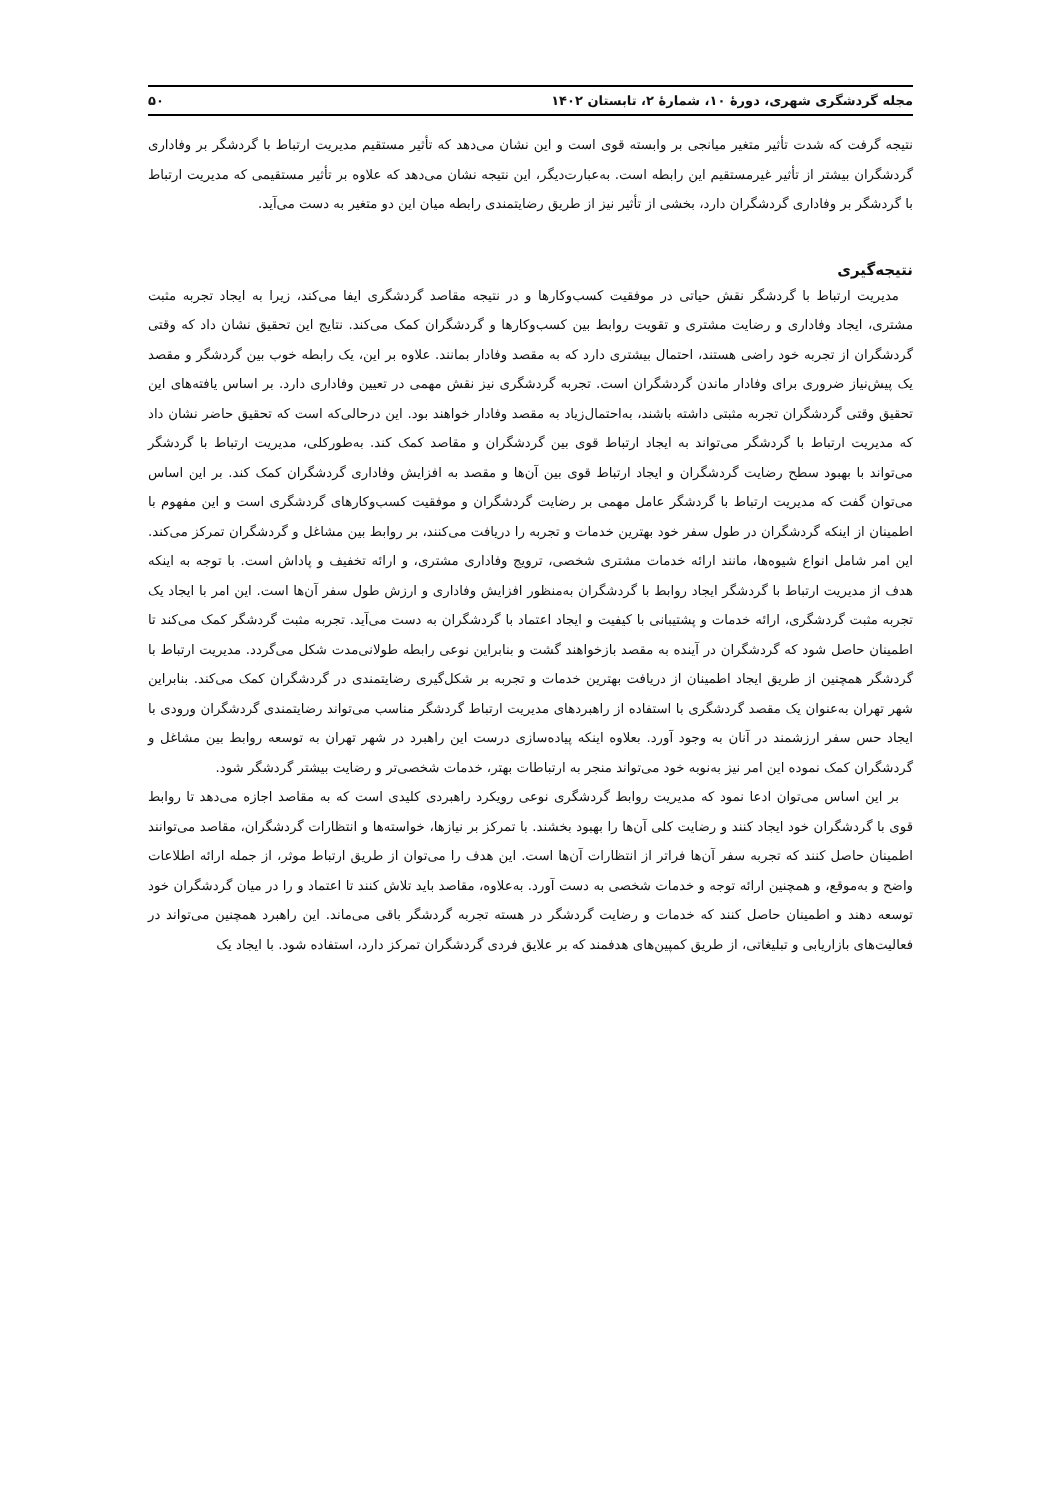مجله گردشگری شهری، دورۀ ۱۰، شمارۀ ۲، تابستان ۱۴۰۲ ۵۰
نتیجه گرفت که شدت تأثیر متغیر میانجی بر وابسته قوی است و این نشان می‌دهد که تأثیر مستقیم مدیریت ارتباط با گردشگر بر وفاداری گردشگران بیشتر از تأثیر غیرمستقیم این رابطه است. به‌عبارت‌دیگر، این نتیجه نشان می‌دهد که علاوه بر تأثیر مستقیمی که مدیریت ارتباط با گردشگر بر وفاداری گردشگران دارد، بخشی از تأثیر نیز از طریق رضایتمندی رابطه میان این دو متغیر به دست می‌آید.
نتیجه‌گیری
مدیریت ارتباط با گردشگر نقش حیاتی در موفقیت کسب‌وکارها و در نتیجه مقاصد گردشگری ایفا می‌کند، زیرا به ایجاد تجربه مثبت مشتری، ایجاد وفاداری و رضایت مشتری و تقویت روابط بین کسب‌وکارها و گردشگران کمک می‌کند. نتایج این تحقیق نشان داد که وقتی گردشگران از تجربه خود راضی هستند، احتمال بیشتری دارد که به مقصد وفادار بمانند. علاوه بر این، یک رابطه خوب بین گردشگر و مقصد یک پیش‌نیاز ضروری برای وفادار ماندن گردشگران است. تجربه گردشگری نیز نقش مهمی در تعیین وفاداری دارد. بر اساس یافته‌های این تحقیق وقتی گردشگران تجربه مثبتی داشته باشند، به‌احتمال‌زیاد به مقصد وفادار خواهند بود. این درحالی‌که است که تحقیق حاضر نشان داد که مدیریت ارتباط با گردشگر می‌تواند به ایجاد ارتباط قوی بین گردشگران و مقاصد کمک کند. به‌طورکلی، مدیریت ارتباط با گردشگر می‌تواند با بهبود سطح رضایت گردشگران و ایجاد ارتباط قوی بین آن‌ها و مقصد به افزایش وفاداری گردشگران کمک کند. بر این اساس می‌توان گفت که مدیریت ارتباط با گردشگر عامل مهمی بر رضایت گردشگران و موفقیت کسب‌وکارهای گردشگری است و این مفهوم با اطمینان از اینکه گردشگران در طول سفر خود بهترین خدمات و تجربه را دریافت می‌کنند، بر روابط بین مشاغل و گردشگران تمرکز می‌کند. این امر شامل انواع شیوه‌ها، مانند ارائه خدمات مشتری شخصی، ترویج وفاداری مشتری، و ارائه تخفیف و پاداش است. با توجه به اینکه هدف از مدیریت ارتباط با گردشگر ایجاد روابط با گردشگران به‌منظور افزایش وفاداری و ارزش طول سفر آن‌ها است. این امر با ایجاد یک تجربه مثبت گردشگری، ارائه خدمات و پشتیبانی با کیفیت و ایجاد اعتماد با گردشگران به دست می‌آید. تجربه مثبت گردشگر کمک می‌کند تا اطمینان حاصل شود که گردشگران در آینده به مقصد بازخواهند گشت و بنابراین نوعی رابطه طولانی‌مدت شکل می‌گردد. مدیریت ارتباط با گردشگر همچنین از طریق ایجاد اطمینان از دریافت بهترین خدمات و تجربه بر شکل‌گیری رضایتمندی در گردشگران کمک می‌کند. بنابراین شهر تهران به‌عنوان یک مقصد گردشگری با استفاده از راهبردهای مدیریت ارتباط گردشگر مناسب می‌تواند رضایتمندی گردشگران ورودی با ایجاد حس سفر ارزشمند در آنان به وجود آورد. بعلاوه اینکه پیاده‌سازی درست این راهبرد در شهر تهران به توسعه روابط بین مشاغل و گردشگران کمک نموده این امر نیز به‌نوبه خود می‌تواند منجر به ارتباطات بهتر، خدمات شخصی‌تر و رضایت بیشتر گردشگر شود.
بر این اساس می‌توان ادعا نمود که مدیریت روابط گردشگری نوعی رویکرد راهبردی کلیدی است که به مقاصد اجازه می‌دهد تا روابط قوی با گردشگران خود ایجاد کنند و رضایت کلی آن‌ها را بهبود بخشند. با تمرکز بر نیازها، خواسته‌ها و انتظارات گردشگران، مقاصد می‌توانند اطمینان حاصل کنند که تجربه سفر آن‌ها فراتر از انتظارات آن‌ها است. این هدف را می‌توان از طریق ارتباط موثر، از جمله ارائه اطلاعات واضح و به‌موقع، و همچنین ارائه توجه و خدمات شخصی به دست آورد. به‌علاوه، مقاصد باید تلاش کنند تا اعتماد و را در میان گردشگران خود توسعه دهند و اطمینان حاصل کنند که خدمات و رضایت گردشگر در هسته تجربه گردشگر باقی می‌ماند. این راهبرد همچنین می‌تواند در فعالیت‌های بازاریابی و تبلیغاتی، از طریق کمپین‌های هدفمند که بر علایق فردی گردشگران تمرکز دارد، استفاده شود. با ایجاد یک